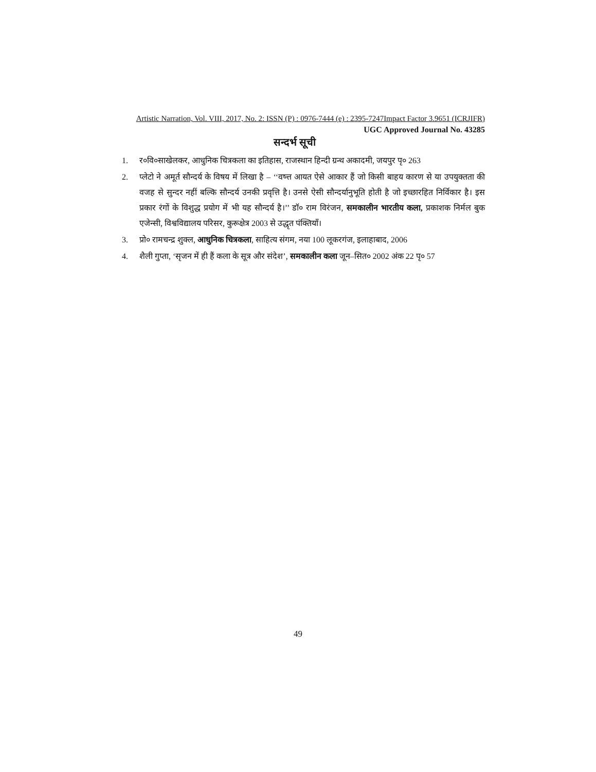Artistic Narration, Vol. VIII, 2017, No. 2: ISSN (P) : 0976-7444 (e) : 2395-7247Impact Factor 3.9651 (ICRJIFR)
UGC Approved Journal No. 43285
सन्दर्भ सूची
1. र०वि०साखेलकर, आधुनिक चित्रकला का इतिहास, राजस्थान हिन्दी ग्रन्थ अकादमी, जयपुर पृ० 263
2. प्लेटो ने अमूर्त सौन्दर्य के विषय में लिखा है – ‘‘वष्त्त आयत ऐसे आकार हैं जो किसी बाहय कारण से या उपयुक्तता की वजह से सुन्दर नहीं बल्कि सौन्दर्य उनकी प्रवृत्ति है। उनसे ऐसी सौन्दर्यानुभूति होती है जो इच्छारहित निर्विकार है। इस प्रकार रंगों के विशुद्ध प्रयोग में भी यह सौन्दर्य है।’’ डॉ० राम विरंजन, समकालीन भारतीय कला, प्रकाशक निर्मल बुक एजेन्सी, विश्वविद्यालय परिसर, कुरूक्षेत्र 2003 से उद्धृत पंक्तियाँ।
3. प्रो० रामचन्द्र शुक्ल, आधुनिक चित्रकला, साहित्य संगम, नया 100 लूकरगंज, इलाहाबाद, 2006
4. शैली गुप्ता, ‘सृजन में ही हैं कला के सूत्र और संदेश’, समकालीन कला जून–सित० 2002 अंक 22 पृ० 57
49